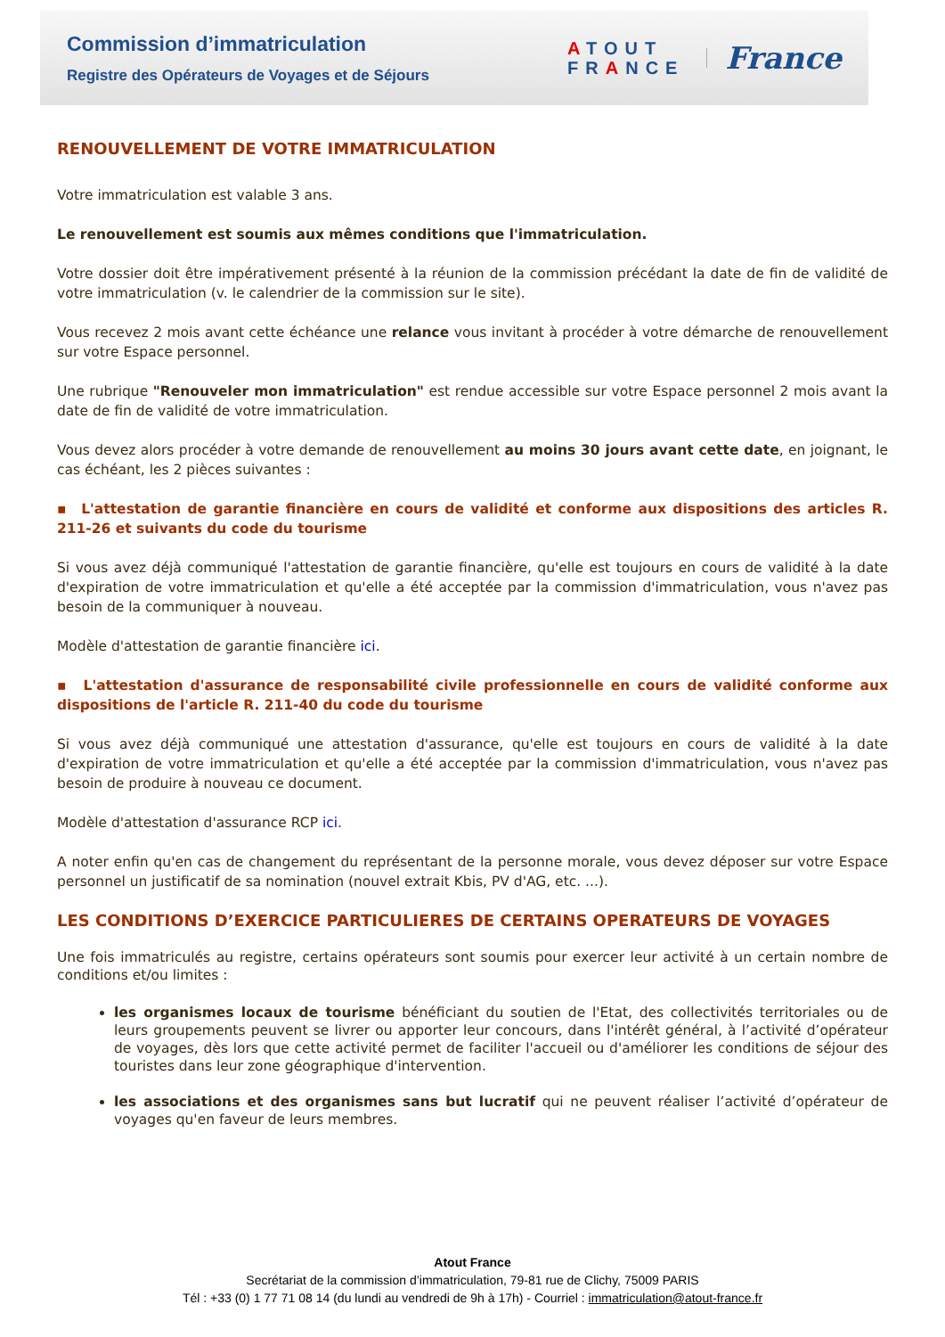Commission d’immatriculation
Registre des Opérateurs de Voyages et de Séjours
ATOUT
FRANCE
France
RENOUVELLEMENT DE VOTRE IMMATRICULATION
Votre immatriculation est valable 3 ans.
Le renouvellement est soumis aux mêmes conditions que l'immatriculation.
Votre dossier doit être impérativement présenté à la réunion de la commission précédant la date de fin de validité de votre immatriculation (v. le calendrier de la commission sur le site).
Vous recevez 2 mois avant cette échéance une relance vous invitant à procéder à votre démarche de renouvellement sur votre Espace personnel.
Une rubrique "Renouveler mon immatriculation" est rendue accessible sur votre Espace personnel 2 mois avant la date de fin de validité de votre immatriculation.
Vous devez alors procéder à votre demande de renouvellement au moins 30 jours avant cette date, en joignant, le cas échéant, les 2 pièces suivantes :
▪ L'attestation de garantie financière en cours de validité et conforme aux dispositions des articles R. 211-26 et suivants du code du tourisme
Si vous avez déjà communiqué l'attestation de garantie financière, qu'elle est toujours en cours de validité à la date d'expiration de votre immatriculation et qu'elle a été acceptée par la commission d'immatriculation, vous n'avez pas besoin de la communiquer à nouveau.
Modèle d'attestation de garantie financière ici.
▪ L'attestation d'assurance de responsabilité civile professionnelle en cours de validité conforme aux dispositions de l'article R. 211-40 du code du tourisme
Si vous avez déjà communiqué une attestation d'assurance, qu'elle est toujours en cours de validité à la date d'expiration de votre immatriculation et qu'elle a été acceptée par la commission d'immatriculation, vous n'avez pas besoin de produire à nouveau ce document.
Modèle d'attestation d'assurance RCP ici.
A noter enfin qu'en cas de changement du représentant de la personne morale, vous devez déposer sur votre Espace personnel un justificatif de sa nomination (nouvel extrait Kbis, PV d'AG, etc. ...).
LES CONDITIONS D’EXERCICE PARTICULIERES DE CERTAINS OPERATEURS DE VOYAGES
Une fois immatriculés au registre, certains opérateurs sont soumis pour exercer leur activité à un certain nombre de conditions et/ou limites :
les organismes locaux de tourisme bénéficiant du soutien de l'Etat, des collectivités territoriales ou de leurs groupements peuvent se livrer ou apporter leur concours, dans l'intérêt général, à l’activité d’opérateur de voyages, dès lors que cette activité permet de faciliter l'accueil ou d'améliorer les conditions de séjour des touristes dans leur zone géographique d'intervention.
les associations et des organismes sans but lucratif qui ne peuvent réaliser l’activité d’opérateur de voyages qu'en faveur de leurs membres.
Atout France
Secrétariat de la commission d’immatriculation, 79-81 rue de Clichy, 75009 PARIS
Tél : +33 (0) 1 77 71 08 14 (du lundi au vendredi de 9h à 17h) - Courriel : immatriculation@atout-france.fr